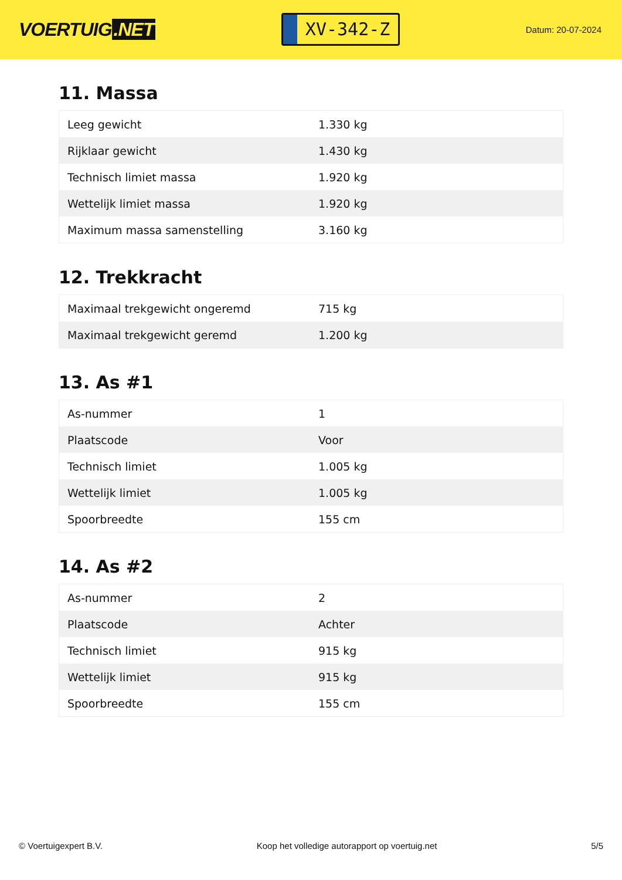VOERTUIG.NET
XV-342-Z
Datum: 20-07-2024
11. Massa
| Leeg gewicht | 1.330 kg |
| Rijklaar gewicht | 1.430 kg |
| Technisch limiet massa | 1.920 kg |
| Wettelijk limiet massa | 1.920 kg |
| Maximum massa samenstelling | 3.160 kg |
12. Trekkracht
| Maximaal trekgewicht ongeremd | 715 kg |
| Maximaal trekgewicht geremd | 1.200 kg |
13. As #1
| As-nummer | 1 |
| Plaatscode | Voor |
| Technisch limiet | 1.005 kg |
| Wettelijk limiet | 1.005 kg |
| Spoorbreedte | 155 cm |
14. As #2
| As-nummer | 2 |
| Plaatscode | Achter |
| Technisch limiet | 915 kg |
| Wettelijk limiet | 915 kg |
| Spoorbreedte | 155 cm |
© Voertuigexpert B.V. Koop het volledige autorapport op voertuig.net 5/5